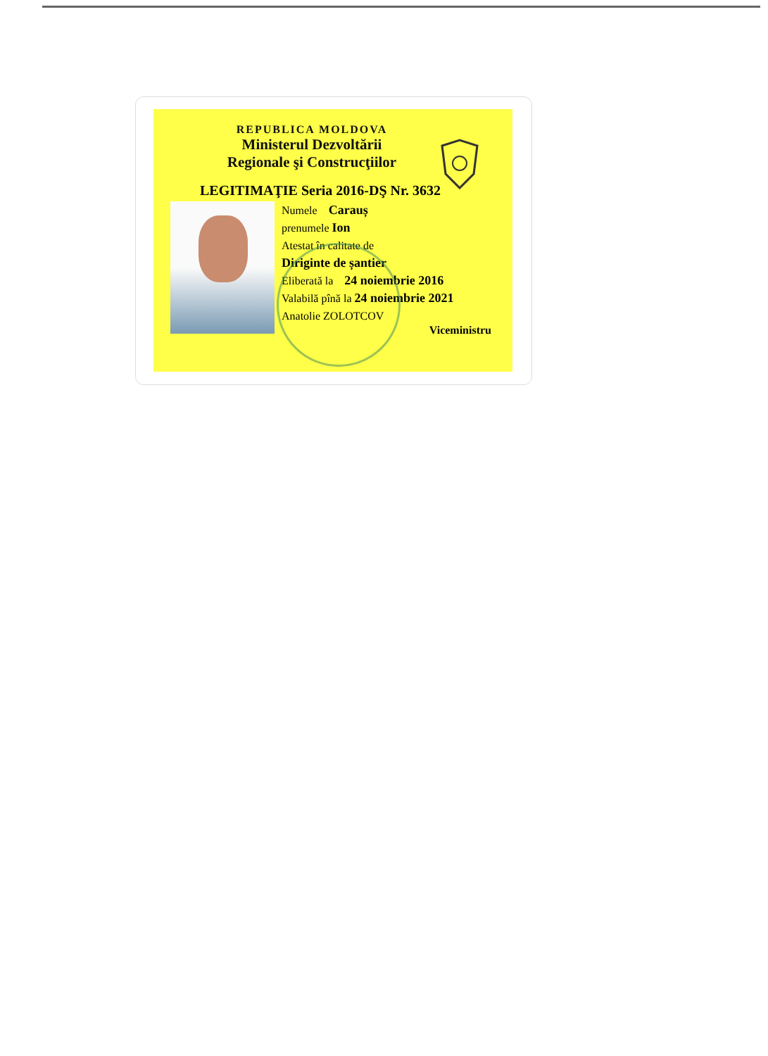REPUBLICA MOLDOVA
Ministerul Dezvoltării
Regionale şi Construcţiilor
LEGITIMAŢIE Seria 2016-DŞ Nr. 3632
Numele Carauș
prenumele Ion
Atestat în calitate de
Diriginte de șantier
Eliberată la 24 noiembrie 2016
Valabilă pînă la 24 noiembrie 2021
Anatolie ZOLOTCOV
Viceministru